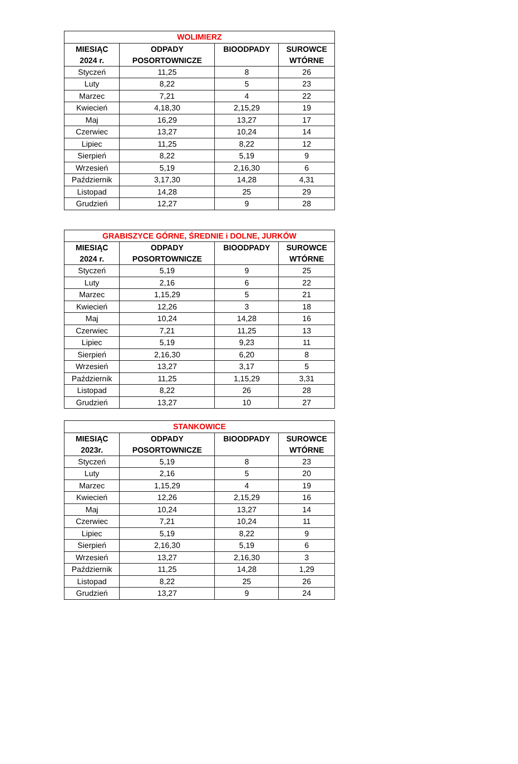| WOLIMIERZ | | | |
| --- | --- | --- | --- |
| MIESIĄC 2024 r. | ODPADY POSORTOWNICZE | BIOODPADY | SUROWCE WTÓRNE |
| Styczeń | 11,25 | 8 | 26 |
| Luty | 8,22 | 5 | 23 |
| Marzec | 7,21 | 4 | 22 |
| Kwiecień | 4,18,30 | 2,15,29 | 19 |
| Maj | 16,29 | 13,27 | 17 |
| Czerwiec | 13,27 | 10,24 | 14 |
| Lipiec | 11,25 | 8,22 | 12 |
| Sierpień | 8,22 | 5,19 | 9 |
| Wrzesień | 5,19 | 2,16,30 | 6 |
| Październik | 3,17,30 | 14,28 | 4,31 |
| Listopad | 14,28 | 25 | 29 |
| Grudzień | 12,27 | 9 | 28 |
| GRABISZYCE GÓRNE, ŚREDNIE i DOLNE, JURKÓW | | | |
| --- | --- | --- | --- |
| MIESIĄC 2024 r. | ODPADY POSORTOWNICZE | BIOODPADY | SUROWCE WTÓRNE |
| Styczeń | 5,19 | 9 | 25 |
| Luty | 2,16 | 6 | 22 |
| Marzec | 1,15,29 | 5 | 21 |
| Kwiecień | 12,26 | 3 | 18 |
| Maj | 10,24 | 14,28 | 16 |
| Czerwiec | 7,21 | 11,25 | 13 |
| Lipiec | 5,19 | 9,23 | 11 |
| Sierpień | 2,16,30 | 6,20 | 8 |
| Wrzesień | 13,27 | 3,17 | 5 |
| Październik | 11,25 | 1,15,29 | 3,31 |
| Listopad | 8,22 | 26 | 28 |
| Grudzień | 13,27 | 10 | 27 |
| STANKOWICE | | | |
| --- | --- | --- | --- |
| MIESIĄC 2023r. | ODPADY POSORTOWNICZE | BIOODPADY | SUROWCE WTÓRNE |
| Styczeń | 5,19 | 8 | 23 |
| Luty | 2,16 | 5 | 20 |
| Marzec | 1,15,29 | 4 | 19 |
| Kwiecień | 12,26 | 2,15,29 | 16 |
| Maj | 10,24 | 13,27 | 14 |
| Czerwiec | 7,21 | 10,24 | 11 |
| Lipiec | 5,19 | 8,22 | 9 |
| Sierpień | 2,16,30 | 5,19 | 6 |
| Wrzesień | 13,27 | 2,16,30 | 3 |
| Październik | 11,25 | 14,28 | 1,29 |
| Listopad | 8,22 | 25 | 26 |
| Grudzień | 13,27 | 9 | 24 |